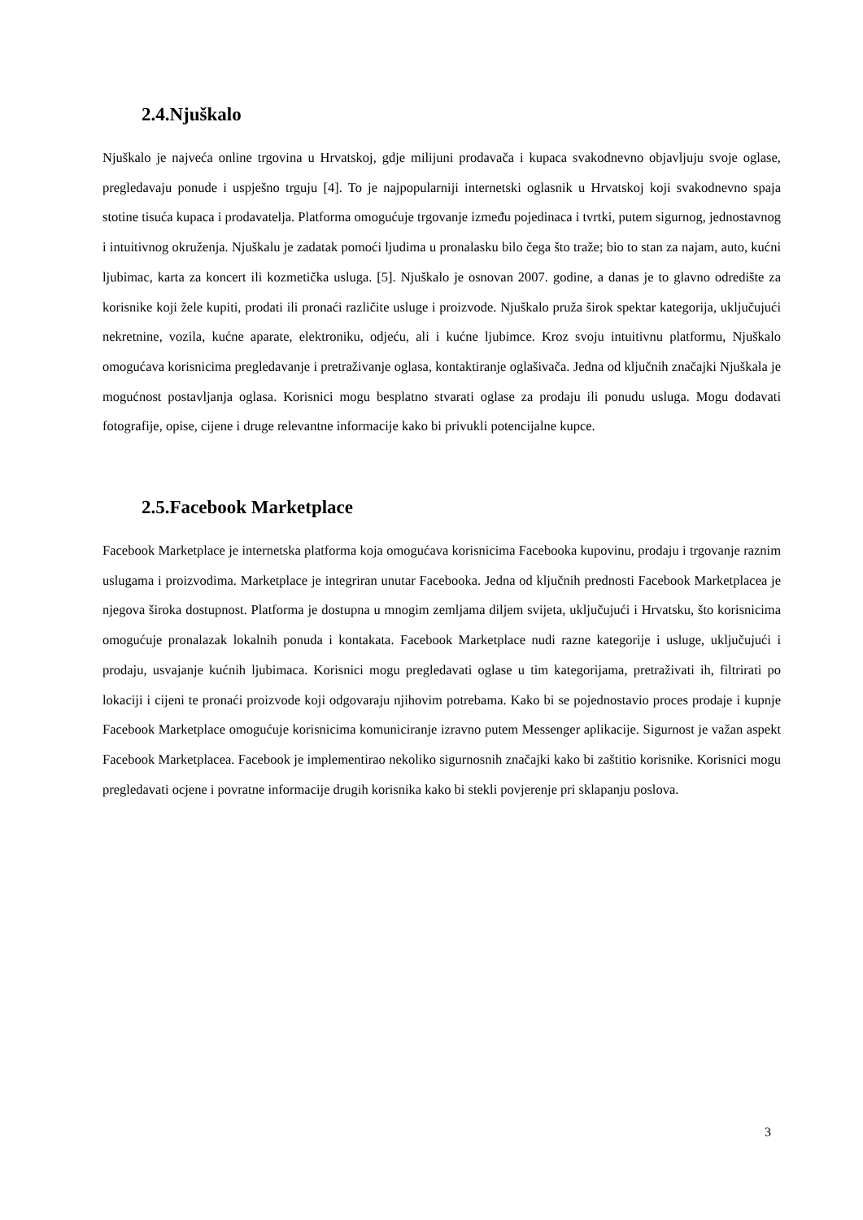2.4.Njuškalo
Njuškalo je najveća online trgovina u Hrvatskoj, gdje milijuni prodavača i kupaca svakodnevno objavljuju svoje oglase, pregledavaju ponude i uspješno trguju [4]. To je najpopularniji internetski oglasnik u Hrvatskoj koji svakodnevno spaja stotine tisuća kupaca i prodavatelja. Platforma omogućuje trgovanje između pojedinaca i tvrtki, putem sigurnog, jednostavnog i intuitivnog okruženja. Njuškalu je zadatak pomoći ljudima u pronalasku bilo čega što traže; bio to stan za najam, auto, kućni ljubimac, karta za koncert ili kozmetička usluga. [5]. Njuškalo je osnovan 2007. godine, a danas je to glavno odredište za korisnike koji žele kupiti, prodati ili pronaći različite usluge i proizvode. Njuškalo pruža širok spektar kategorija, uključujući nekretnine, vozila, kućne aparate, elektroniku, odjeću, ali i kućne ljubimce. Kroz svoju intuitivnu platformu, Njuškalo omogućava korisnicima pregledavanje i pretraživanje oglasa, kontaktiranje oglašivača. Jedna od ključnih značajki Njuškala je mogućnost postavljanja oglasa. Korisnici mogu besplatno stvarati oglase za prodaju ili ponudu usluga. Mogu dodavati fotografije, opise, cijene i druge relevantne informacije kako bi privukli potencijalne kupce.
2.5.Facebook Marketplace
Facebook Marketplace je internetska platforma koja omogućava korisnicima Facebooka kupovinu, prodaju i trgovanje raznim uslugama i proizvodima. Marketplace je integriran unutar Facebooka. Jedna od ključnih prednosti Facebook Marketplacea je njegova široka dostupnost. Platforma je dostupna u mnogim zemljama diljem svijeta, uključujući i Hrvatsku, što korisnicima omogućuje pronalazak lokalnih ponuda i kontakata. Facebook Marketplace nudi razne kategorije i usluge, uključujući i prodaju, usvajanje kućnih ljubimaca. Korisnici mogu pregledavati oglase u tim kategorijama, pretraživati ih, filtrirati po lokaciji i cijeni te pronaći proizvode koji odgovaraju njihovim potrebama. Kako bi se pojednostavio proces prodaje i kupnje Facebook Marketplace omogućuje korisnicima komuniciranje izravno putem Messenger aplikacije. Sigurnost je važan aspekt Facebook Marketplacea. Facebook je implementirao nekoliko sigurnosnih značajki kako bi zaštitio korisnike. Korisnici mogu pregledavati ocjene i povratne informacije drugih korisnika kako bi stekli povjerenje pri sklapanju poslova.
3